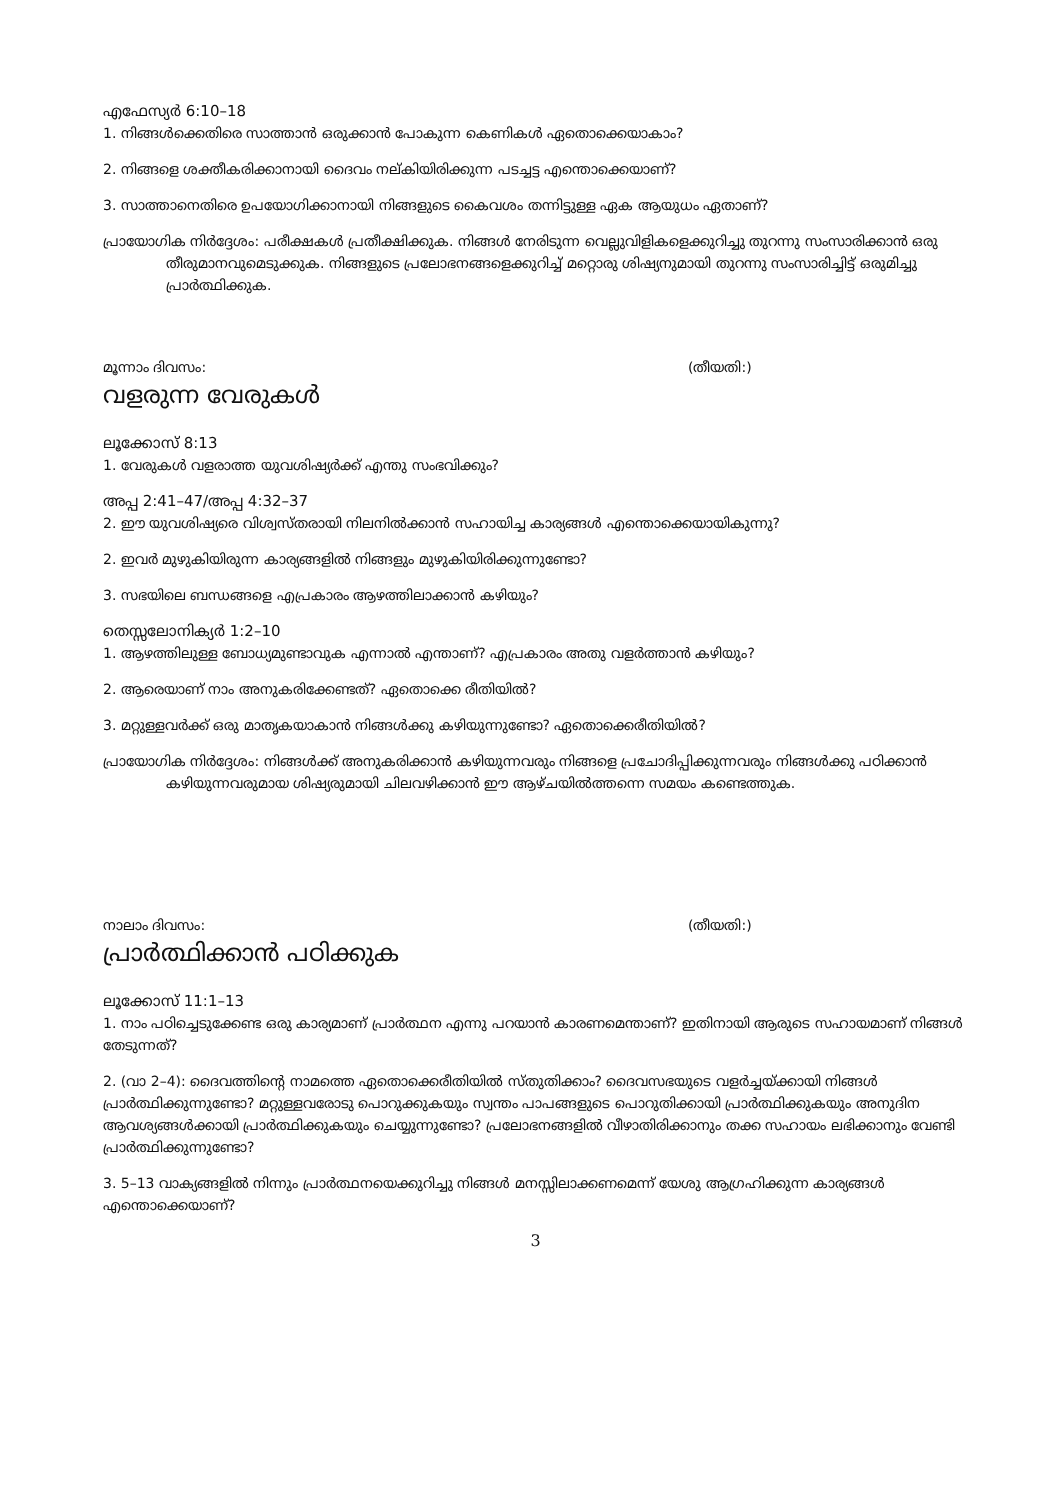എഫേസ്യർ 6:10–18
1. നിങ്ങൾക്കെതിരെ സാത്താൻ ഒരുക്കാൻ പോകുന്ന കെണികൾ ഏതൊക്കെയാകാം?
2. നിങ്ങളെ ശക്തീകരിക്കാനായി ദൈവം നല്കിയിരിക്കുന്ന പടച്ചട്ട എന്തൊക്കെയാണ്?
3. സാത്താനെതിരെ ഉപയോഗിക്കാനായി നിങ്ങളുടെ കൈവശം തന്നിട്ടുള്ള ഏക ആയുധം ഏതാണ്?
പ്രായോഗിക നിർദ്ദേശം: പരീക്ഷകൾ പ്രതീക്ഷിക്കുക. നിങ്ങൾ നേരിടുന്ന വെല്ലുവിളികളെക്കുറിച്ചു തുറന്നു സംസാരിക്കാൻ ഒരു തീരുമാനവുമെടുക്കുക. നിങ്ങളുടെ പ്രലോഭനങ്ങളെക്കുറിച്ച് മറ്റൊരു ശിഷ്യനുമായി തുറന്നു സംസാരിച്ചിട്ട് ഒരുമിച്ചു പ്രാർത്ഥിക്കുക.
മൂന്നാം ദിവസം: (തീയതി:)
വളരുന്ന വേരുകൾ
ലൂക്കോസ് 8:13
1. വേരുകൾ വളരാത്ത യുവശിഷ്യർക്ക് എന്തു സംഭവിക്കും?
അപ്പ 2:41–47/അപ്പ 4:32–37
2. ഈ യുവശിഷ്യരെ വിശ്വസ്തരായി നിലനിൽക്കാൻ സഹായിച്ച കാര്യങ്ങൾ എന്തൊക്കെയായികുന്നു?
2. ഇവർ മുഴുകിയിരുന്ന കാര്യങ്ങളിൽ നിങ്ങളും മുഴുകിയിരിക്കുന്നുണ്ടോ?
3. സഭയിലെ ബന്ധങ്ങളെ എപ്രകാരം ആഴത്തിലാക്കാൻ കഴിയും?
തെസ്സലോനിക്യർ 1:2–10
1. ആഴത്തിലുള്ള ബോധ്യമുണ്ടാവുക എന്നാൽ എന്താണ്? എപ്രകാരം അതു വളർത്താൻ കഴിയും?
2. ആരെയാണ് നാം അനുകരിക്കേണ്ടത്? ഏതൊക്കെ രീതിയിൽ?
3. മറ്റുള്ളവർക്ക് ഒരു മാതൃകയാകാൻ നിങ്ങൾക്കു കഴിയുന്നുണ്ടോ? ഏതൊക്കെരീതിയിൽ?
പ്രായോഗിക നിർദ്ദേശം: നിങ്ങൾക്ക് അനുകരിക്കാൻ കഴിയുന്നവരും നിങ്ങളെ പ്രചോദിപ്പിക്കുന്നവരും നിങ്ങൾക്കു പഠിക്കാൻ കഴിയുന്നവരുമായ ശിഷ്യരുമായി ചിലവഴിക്കാൻ ഈ ആഴ്ചയിൽത്തന്നെ സമയം കണ്ടെത്തുക.
നാലാം ദിവസം: (തീയതി:)
പ്രാർത്ഥിക്കാൻ പഠിക്കുക
ലൂക്കോസ് 11:1–13
1. നാം പഠിച്ചെടുക്കേണ്ട ഒരു കാര്യമാണ് പ്രാർത്ഥന എന്നു പറയാൻ കാരണമെന്താണ്? ഇതിനായി ആരുടെ സഹായമാണ് നിങ്ങൾ തേടുന്നത്?
2. (വാ 2–4): ദൈവത്തിന്റെ നാമത്തെ ഏതൊക്കെരീതിയിൽ സ്തുതിക്കാം? ദൈവസഭയുടെ വളർച്ചയ്ക്കായി നിങ്ങൾ പ്രാർത്ഥിക്കുന്നുണ്ടോ? മറ്റുള്ളവരോടു പൊറുക്കുകയും സ്വന്തം പാപങ്ങളുടെ പൊറുതിക്കായി പ്രാർത്ഥിക്കുകയും അനുദിന ആവശ്യങ്ങൾക്കായി പ്രാർത്ഥിക്കുകയും ചെയ്യുന്നുണ്ടോ? പ്രലോഭനങ്ങളിൽ വീഴാതിരിക്കാനും തക്ക സഹായം ലഭിക്കാനും വേണ്ടി പ്രാർത്ഥിക്കുന്നുണ്ടോ?
3. 5–13 വാക്യങ്ങളിൽ നിന്നും പ്രാർത്ഥനയെക്കുറിച്ചു നിങ്ങൾ മനസ്സിലാക്കണമെന്ന് യേശു ആഗ്രഹിക്കുന്ന കാര്യങ്ങൾ എന്തൊക്കെയാണ്?
3